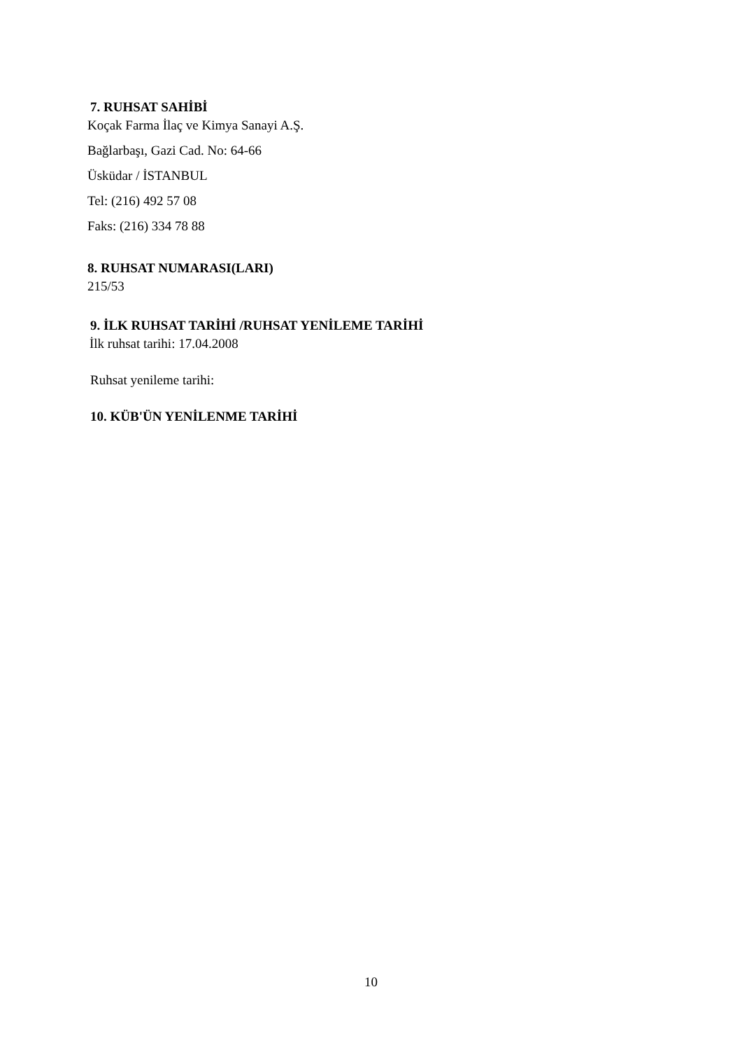7. RUHSAT SAHİBİ
Koçak Farma İlaç ve Kimya Sanayi A.Ş.
Bağlarbaşı, Gazi Cad. No: 64-66
Üsküdar / İSTANBUL
Tel: (216) 492 57 08
Faks: (216) 334 78 88
8. RUHSAT NUMARASI(LARI)
215/53
9. İLK RUHSAT TARİHİ /RUHSAT YENİLEME TARİHİ
İlk ruhsat tarihi: 17.04.2008
Ruhsat yenileme tarihi:
10. KÜB'ÜN YENİLENME TARİHİ
10